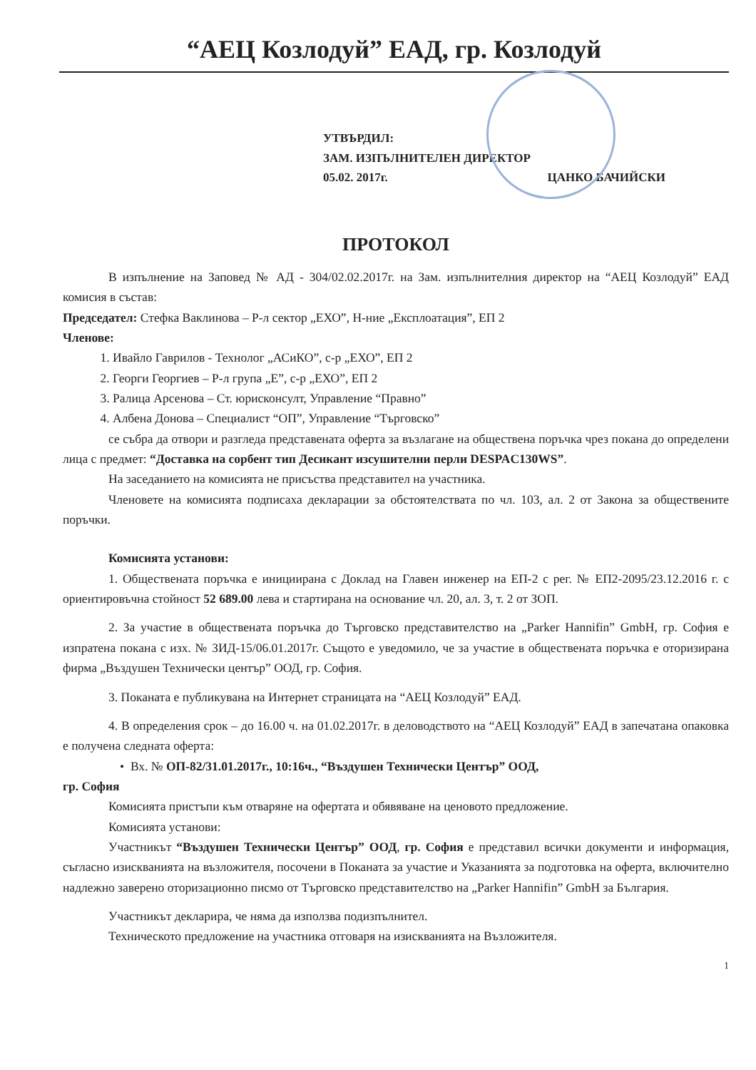“АЕЦ Козлодуй” ЕАД, гр. Козлодуй
УТВЪРДИЛ:
ЗАМ. ИЗПЪЛНИТЕЛЕН ДИРЕКТОР
05.02. 2017г. ЦАНКО БАЧИЙСКИ
ПРОТОКОЛ
В изпълнение на Заповед № АД - 304/02.02.2017г. на Зам. изпълнителния директор на “АЕЦ Козлодуй” ЕАД комисия в състав:
Председател: Стефка Ваклинова – Р-л сектор „ЕХО”, Н-ние „Експлоатация”, ЕП 2
Членове:
1. Ивайло Гаврилов - Технолог „АСиКО”, с-р „ЕХО”, ЕП 2
2. Георги Георгиев – Р-л група „Е”, с-р „ЕХО”, ЕП 2
3. Ралица Арсенова – Ст. юрисконсулт, Управление “Правно”
4. Албена Донова – Специалист “ОП”, Управление “Търговско”
се събра да отвори и разгледа представената оферта за възлагане на обществена поръчка чрез покана до определени лица с предмет: “Доставка на сорбент тип Десикант изсушителни перли DESPAC130WS”.
На заседанието на комисията не присъства представител на участника.
Членовете на комисията подписаха декларации за обстоятелствата по чл. 103, ал. 2 от Закона за обществените поръчки.
Комисията установи:
1. Обществената поръчка е инициирана с Доклад на Главен инженер на ЕП-2 с рег. № ЕП2-2095/23.12.2016 г. с ориентировъчна стойност 52 689.00 лева и стартирана на основание чл. 20, ал. 3, т. 2 от ЗОП.
2. За участие в обществената поръчка до Търговско представителство на „Parker Hannifin” GmbH, гр. София е изпратена покана с изх. № ЗИД-15/06.01.2017г. Същото е уведомило, че за участие в обществената поръчка е оторизирана фирма „Въздушен Технически център” ООД, гр. София.
3. Поканата е публикувана на Интернет страницата на “АЕЦ Козлодуй” ЕАД.
4. В определения срок – до 16.00 ч. на 01.02.2017г. в деловодството на “АЕЦ Козлодуй” ЕАД в запечатана опаковка е получена следната оферта:
• Вх. № ОП-82/31.01.2017г., 10:16ч., “Въздушен Технически Център” ООД,
гр. София
Комисията пристъпи към отваряне на офертата и обявяване на ценовото предложение.
Комисията установи:
Участникът “Въздушен Технически Център” ООД, гр. София е представил всички документи и информация, съгласно изискванията на възложителя, посочени в Поканата за участие и Указанията за подготовка на оферта, включително надлежно заверено оторизационно писмо от Търговско представителство на „Parker Hannifin” GmbH за България.
Участникът декларира, че няма да използва подизпълнител.
Техническото предложение на участника отговаря на изискванията на Възложителя.
1